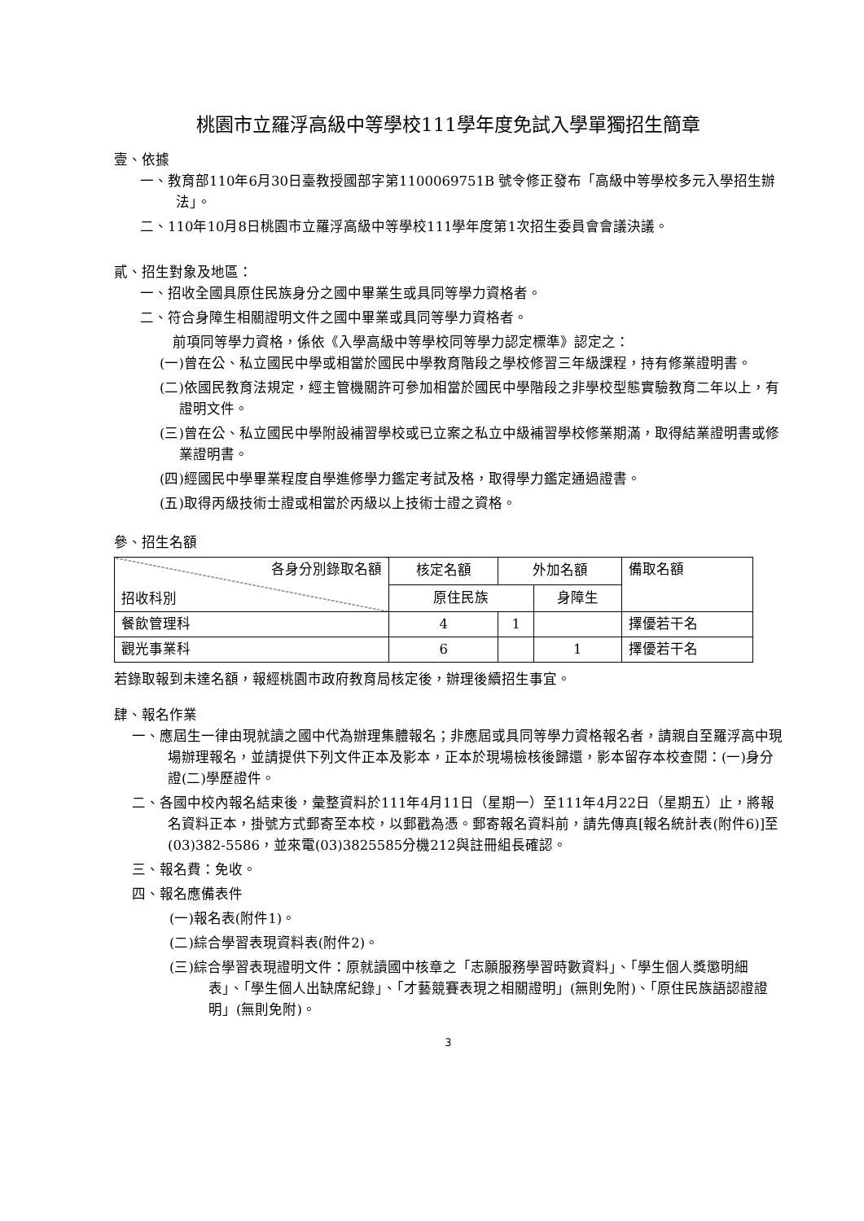桃園市立羅浮高級中等學校111學年度免試入學單獨招生簡章
壹、依據
一、教育部110年6月30日臺教授國部字第1100069751B 號令修正發布「高級中等學校多元入學招生辦法」。
二、110年10月8日桃園市立羅浮高級中等學校111學年度第1次招生委員會會議決議。
貳、招生對象及地區：
一、招收全國具原住民族身分之國中畢業生或具同等學力資格者。
二、符合身障生相關證明文件之國中畢業或具同等學力資格者。
前項同等學力資格，係依《入學高級中等學校同等學力認定標準》認定之：
(一)曾在公、私立國民中學或相當於國民中學教育階段之學校修習三年級課程，持有修業證明書。
(二)依國民教育法規定，經主管機關許可參加相當於國民中學階段之非學校型態實驗教育二年以上，有證明文件。
(三)曾在公、私立國民中學附設補習學校或已立案之私立中級補習學校修業期滿，取得結業證明書或修業證明書。
(四)經國民中學畢業程度自學進修學力鑑定考試及格，取得學力鑑定通過證書。
(五)取得丙級技術士證或相當於丙級以上技術士證之資格。
參、招生名額
| 各身分別錄取名額 招收科別 | 核定名額 | 外加名額 | | 備取名額 |
| | 原住民族 | | 身障生 | |
| 餐飲管理科 | 4 | 1 | | 擇優若干名 |
| 觀光事業科 | 6 | | 1 | 擇優若干名 |
若錄取報到未達名額，報經桃園市政府教育局核定後，辦理後續招生事宜。
肆、報名作業
一、應屆生一律由現就讀之國中代為辦理集體報名；非應屆或具同等學力資格報名者，請親自至羅浮高中現場辦理報名，並請提供下列文件正本及影本，正本於現場檢核後歸還，影本留存本校查閱：(一)身分證(二)學歷證件。
二、各國中校內報名結束後，彙整資料於111年4月11日（星期一）至111年4月22日（星期五）止，將報名資料正本，掛號方式郵寄至本校，以郵戳為憑。郵寄報名資料前，請先傳真[報名統計表(附件6)]至(03)382-5586，並來電(03)3825585分機212與註冊組長確認。
三、報名費：免收。
四、報名應備表件
(一)報名表(附件1)。
(二)綜合學習表現資料表(附件2)。
(三)綜合學習表現證明文件：原就讀國中核章之「志願服務學習時數資料」、「學生個人獎懲明細表」、「學生個人出缺席紀錄」、「才藝競賽表現之相關證明」(無則免附)、「原住民族語認證證明」(無則免附)。
3